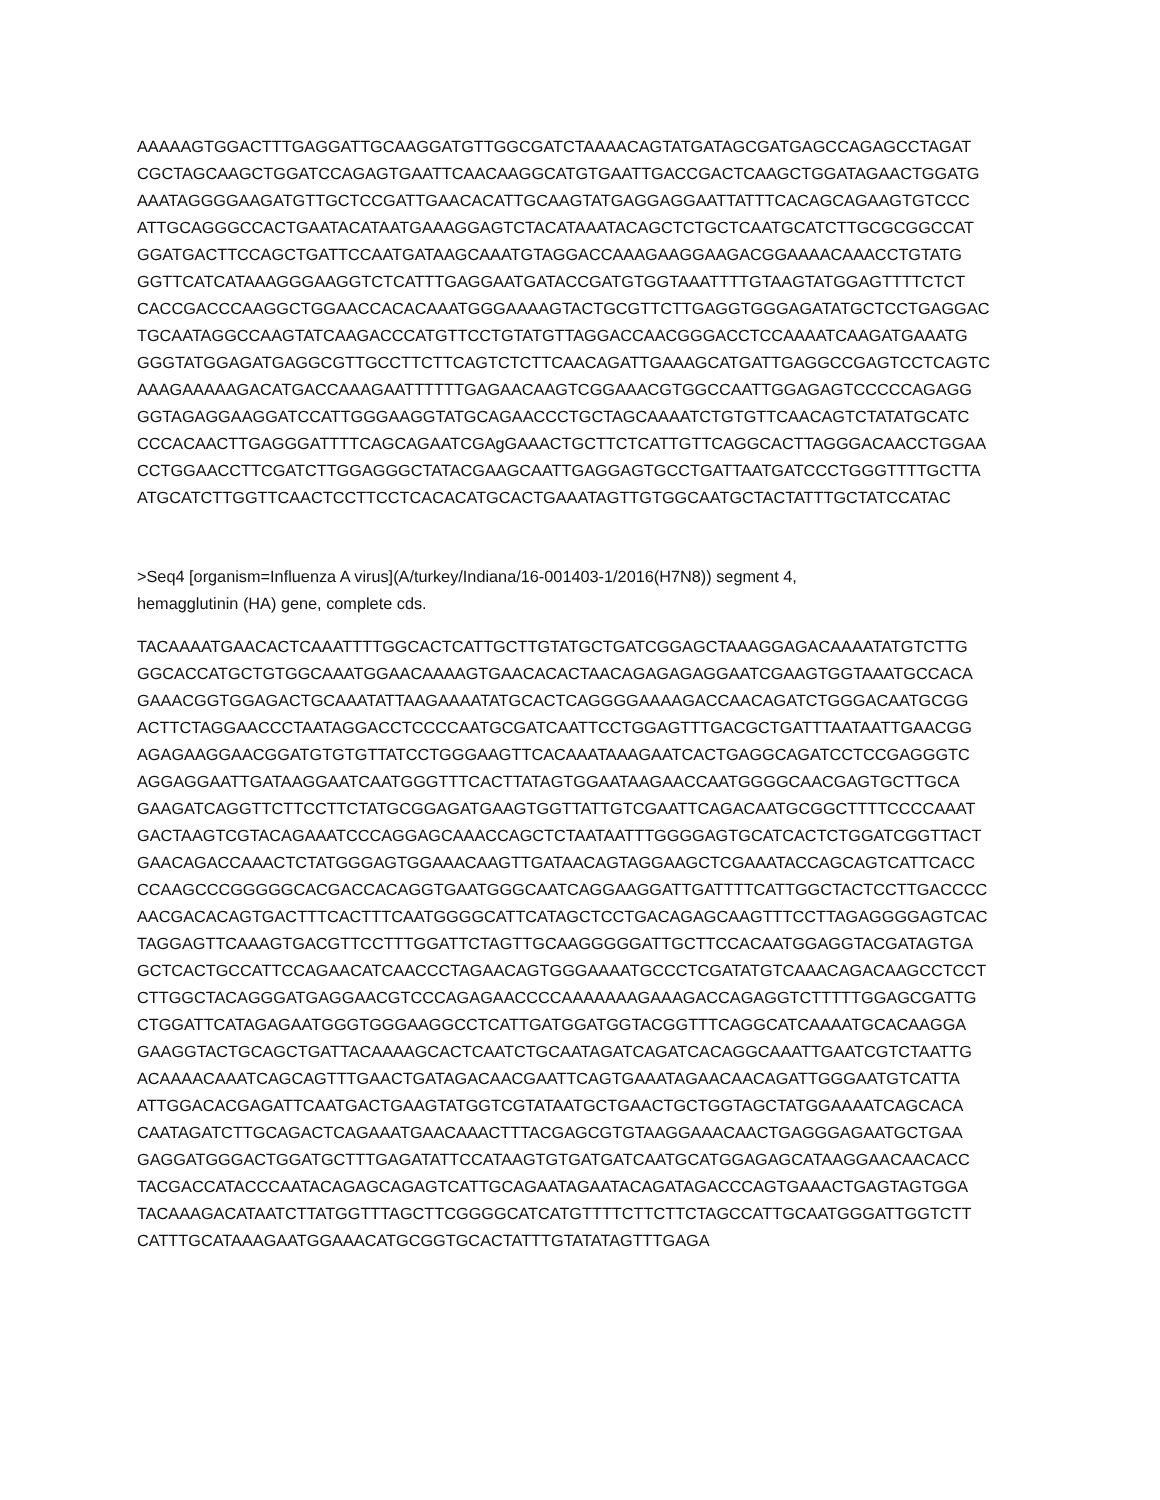AAAAAGTGGACTTTGAGGATTGCAAGGATGTTGGCGATCTAAAACAGTATGATAGCGATGAGCCAGAGCCTAGAT
CGCTAGCAAGCTGGATCCAGAGTGAATTCAACAAGGCATGTGAATTGACCGACTCAAGCTGGATAGAACTGGATG
AAATAGGGGAAGATGTTGCTCCGATTGAACACATTGCAAGTATGAGGAGGAATTATTTCACAGCAGAAGTGTCCC
ATTGCAGGGCCACTGAATACATAATGAAAGGAGTCTACATAAATACAGCTCTGCTCAATGCATCTTGCGCGGCCAT
GGATGACTTCCAGCTGATTCCAATGATAAGCAAATGTAGGACCAAAGAAGGAAGACGGAAAACAAACCTGTATG
GGTTCATCATAAAGGGAAGGTCTCATTTGAGGAATGATACCGATGTGGTAAATTTTGTAAGTATGGAGTTTTCTCT
CACCGACCCAAGGCTGGAACCACACAAATGGGAAAAGTACTGCGTTCTTGAGGTGGGAGATATGCTCCTGAGGAC
TGCAATAGGCCAAGTATCAAGACCCATGTTCCTGTATGTTAGGACCAACGGGACCTCCAAAATCAAGATGAAATG
GGGTATGGAGATGAGGCGTTGCCTTCTTCAGTCTCTTCAACAGATTGAAAGCATGATTGAGGCCGAGTCCTCAGTC
AAAGAAAAAGACATGACCAAAGAATTTTTTGAGAACAAGTCGGAAACGTGGCCAATTGGAGAGTCCCCCAGAGG
GGTAGAGGAAGGATCCATTGGGAAGGTATGCAGAACCCTGCTAGCAAAATCTGTGTTCAACAGTCTATATGCATC
CCCACAACTTGAGGGATTTTCAGCAGAATCGAgGAAACTGCTTCTCATTGTTCAGGCACTTAGGGACAACCTGGAA
CCTGGAACCTTCGATCTTGGAGGGCTATACGAAGCAATTGAGGAGTGCCTGATTAATGATCCCTGGGTTTTGCTTA
ATGCATCTTGGTTCAACTCCTTCCTCACACATGCACTGAAATAGTTGTGGCAATGCTACTATTTGCTATCCATAC
>Seq4 [organism=Influenza A virus](A/turkey/Indiana/16-001403-1/2016(H7N8)) segment 4,
hemagglutinin (HA) gene, complete cds.
TACAAAATGAACACTCAAATTTTGGCACTCATTGCTTGTATGCTGATCGGAGCTAAAGGAGACAAAATATGTCTTG
GGCACCATGCTGTGGCAAATGGAACAAAAGTGAACACACTAACAGAGAGAGGAATCGAAGTGGTAAATGCCACA
GAAACGGTGGAGACTGCAAATATTAAGAAAATATGCACTCAGGGGAAAAGACCAACAGATCTGGGACAATGCGG
ACTTCTAGGAACCCTAATAGGACCTCCCCAATGCGATCAATTCCTGGAGTTTGACGCTGATTTAATAATTGAACGG
AGAGAAGGAACGGATGTGTGTTATCCTGGGAAGTTCACAAATAAAGAATCACTGAGGCAGATCCTCCGAGGGTC
AGGAGGAATTGATAAGGAATCAATGGGTTTCACTTATAGTGGAATAAGAACCAATGGGGCAACGAGTGCTTGCA
GAAGATCAGGTTCTTCCTTCTATGCGGAGATGAAGTGGTTATTGTCGAATTCAGACAATGCGGCTTTTCCCCAAAT
GACTAAGTCGTACAGAAATCCCAGGAGCAAACCAGCTCTAATAATTTGGGGAGTGCATCACTCTGGATCGGTTACT
GAACAGACCAAACTCTATGGGAGTGGAAACAAGTTGATAACAGTAGGAAGCTCGAAATACCAGCAGTCATTCACC
CCAAGCCCGGGGGCACGACCACAGGTGAATGGGCAATCAGGAAGGATTGATTTTCATTGGCTACTCCTTGACCCC
AACGACACAGTGACTTTCACTTTCAATGGGGCATTCATAGCTCCTGACAGAGCAAGTTTCCTTAGAGGGGAGTCAC
TAGGAGTTCAAAGTGACGTTCCTTTGGATTCTAGTTGCAAGGGGGATTGCTTCCACAATGGAGGTACGATAGTGA
GCTCACTGCCATTCCAGAACATCAACCCTAGAACAGTGGGAAAATGCCCTCGATATGTCAAACAGACAAGCCTCCT
CTTGGCTACAGGGATGAGGAACGTCCCAGAGAACCCCAAAAAAAGAAAGACCAGAGGTCTTTTTGGAGCGATTG
CTGGATTCATAGAGAATGGGTGGGAAGGCCTCATTGATGGATGGTACGGTTTCAGGCATCAAAATGCACAAGGA
GAAGGTACTGCAGCTGATTACAAAAGCACTCAATCTGCAATAGATCAGATCACAGGCAAATTGAATCGTCTAATTG
ACAAAACAAATCAGCAGTTTGAACTGATAGACAACGAATTCAGTGAAATAGAACAACAGATTGGGAATGTCATTA
ATTGGACACGAGATTCAATGACTGAAGTATGGTCGTATAATGCTGAACTGCTGGTAGCTATGGAAAATCAGCACA
CAATAGATCTTGCAGACTCAGAAATGAACAAACTTTACGAGCGTGTAAGGAAACAACTGAGGGAGAATGCTGAA
GAGGATGGGACTGGATGCTTTGAGATATTCCATAAGTGTGATGATCAATGCATGGAGAGCATAAGGAACAACACC
TACGACCATACCCAATACAGAGCAGAGTCATTGCAGAATAGAATACAGATAGACCCAGTGAAACTGAGTAGTGGA
TACAAAGACATAATCTTATGGTTTAGCTTCGGGGCATCATGTTTTCTTCTTCTAGCCATTGCAATGGGATTGGTCTT
CATTTGCATAAAGAATGGAAACATGCGGTGCACTATTTGTATATAGTTTGAGA